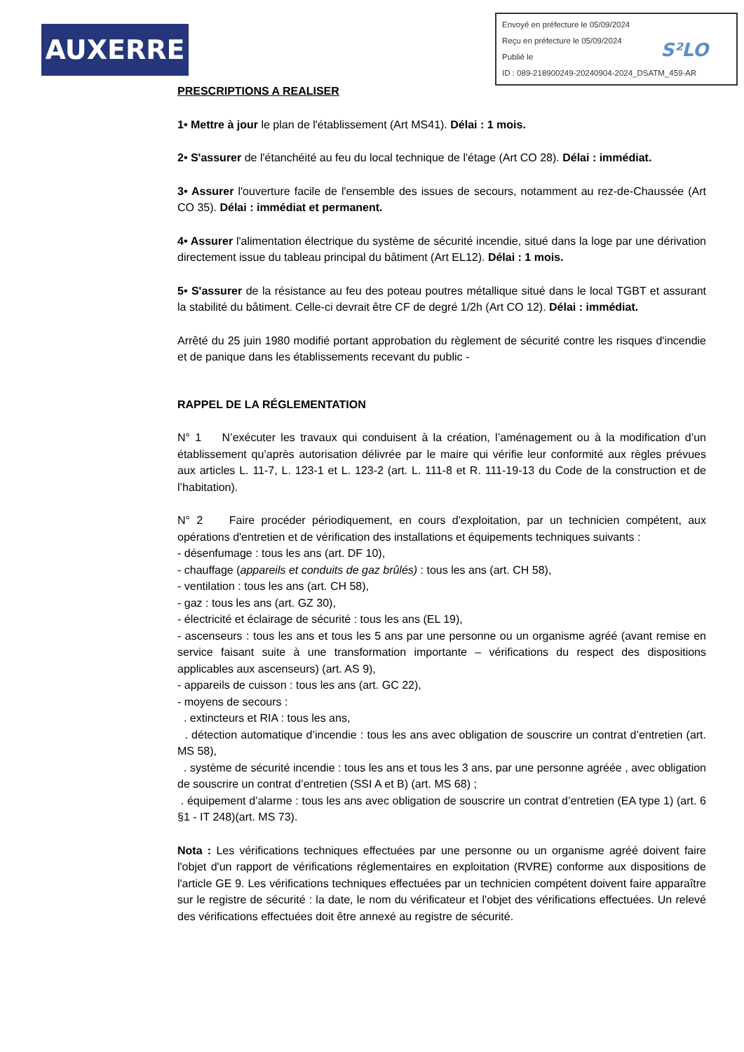AUXERRE
Envoyé en préfecture le 05/09/2024
Reçu en préfecture le 05/09/2024
Publié le
ID : 089-218900249-20240904-2024_DSATM_459-AR
S²LO
PRESCRIPTIONS A REALISER
1• Mettre à jour le plan de l'établissement (Art MS41). Délai : 1 mois.
2• S'assurer de l'étanchéité au feu du local technique de l'étage (Art CO 28). Délai : immédiat.
3• Assurer l'ouverture facile de l'ensemble des issues de secours, notamment au rez-de-Chaussée (Art CO 35). Délai : immédiat et permanent.
4• Assurer l'alimentation électrique du système de sécurité incendie, situé dans la loge par une dérivation directement issue du tableau principal du bâtiment (Art EL12). Délai : 1 mois.
5• S'assurer de la résistance au feu des poteau poutres métallique situé dans le local TGBT et assurant la stabilité du bâtiment. Celle-ci devrait être CF de degré 1/2h (Art CO 12). Délai : immédiat.
Arrêté du 25 juin 1980 modifié portant approbation du règlement de sécurité contre les risques d'incendie et de panique dans les établissements recevant du public -
RAPPEL DE LA RÉGLEMENTATION
N° 1 N’exécuter les travaux qui conduisent à la création, l’aménagement ou à la modification d’un établissement qu’après autorisation délivrée par le maire qui vérifie leur conformité aux règles prévues aux articles L. 11-7, L. 123-1 et L. 123-2 (art. L. 111-8 et R. 111-19-13 du Code de la construction et de l’habitation).
N° 2 Faire procéder périodiquement, en cours d'exploitation, par un technicien compétent, aux opérations d'entretien et de vérification des installations et équipements techniques suivants :
- désenfumage : tous les ans (art. DF 10),
- chauffage (appareils et conduits de gaz brûlés) : tous les ans (art. CH 58),
- ventilation : tous les ans (art. CH 58),
- gaz : tous les ans (art. GZ 30),
- électricité et éclairage de sécurité : tous les ans (EL 19),
- ascenseurs : tous les ans et tous les 5 ans par une personne ou un organisme agréé (avant remise en service faisant suite à une transformation importante – vérifications du respect des dispositions applicables aux ascenseurs) (art. AS 9),
- appareils de cuisson : tous les ans (art. GC 22),
- moyens de secours :
. extincteurs et RIA : tous les ans,
. détection automatique d’incendie : tous les ans avec obligation de souscrire un contrat d’entretien (art. MS 58),
. système de sécurité incendie : tous les ans et tous les 3 ans, par une personne agréée , avec obligation de souscrire un contrat d’entretien (SSI A et B) (art. MS 68) ;
. équipement d’alarme : tous les ans avec obligation de souscrire un contrat d’entretien (EA type 1) (art. 6 §1 - IT 248)(art. MS 73).
Nota : Les vérifications techniques effectuées par une personne ou un organisme agréé doivent faire l'objet d'un rapport de vérifications réglementaires en exploitation (RVRE) conforme aux dispositions de l'article GE 9. Les vérifications techniques effectuées par un technicien compétent doivent faire apparaître sur le registre de sécurité : la date, le nom du vérificateur et l'objet des vérifications effectuées. Un relevé des vérifications effectuées doit être annexé au registre de sécurité.